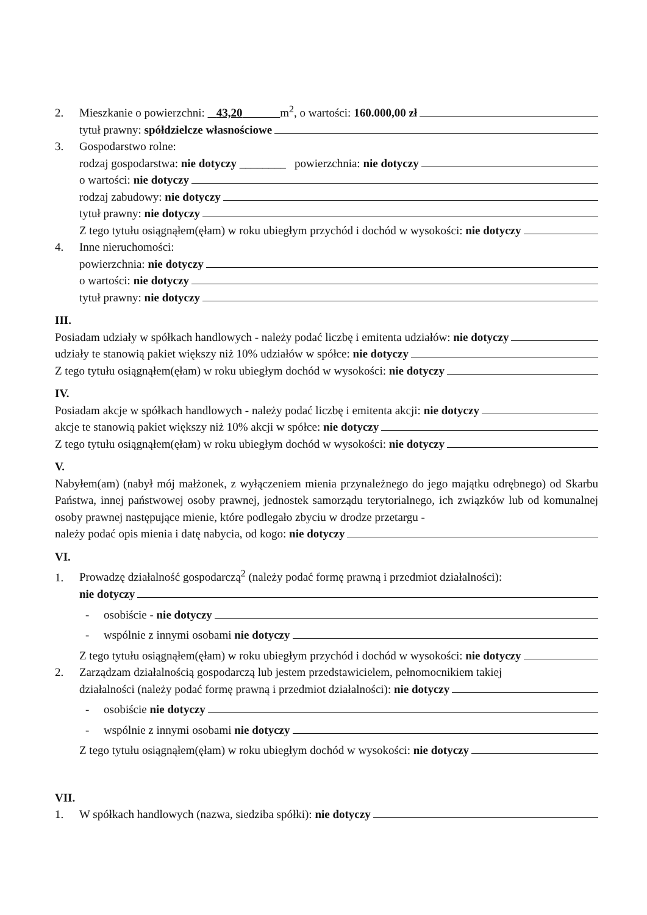2. Mieszkanie o powierzchni: 43,20 m<sup>2</sup>, o wartości: 160.000,00 zł
tytuł prawny: spółdzielcze własnościowe
3. Gospodarstwo rolne:
rodzaj gospodarstwa: nie dotyczy ________ powierzchnia: nie dotyczy
o wartości: nie dotyczy
rodzaj zabudowy: nie dotyczy
tytuł prawny: nie dotyczy
Z tego tytułu osiągnąłem(ęłam) w roku ubiegłym przychód i dochód w wysokości: nie dotyczy
4. Inne nieruchomości:
powierzchnia: nie dotyczy
o wartości: nie dotyczy
tytuł prawny: nie dotyczy
III.
Posiadam udziały w spółkach handlowych - należy podać liczbę i emitenta udziałów: nie dotyczy
udziały te stanowią pakiet większy niż 10% udziałów w spółce: nie dotyczy
Z tego tytułu osiągnąłem(ęłam) w roku ubiegłym dochód w wysokości: nie dotyczy
IV.
Posiadam akcje w spółkach handlowych - należy podać liczbę i emitenta akcji: nie dotyczy
akcje te stanowią pakiet większy niż 10% akcji w spółce: nie dotyczy
Z tego tytułu osiągnąłem(ęłam) w roku ubiegłym dochód w wysokości: nie dotyczy
V.
Nabyłem(am) (nabył mój małżonek, z wyłączeniem mienia przynależnego do jego majątku odrębnego) od Skarbu Państwa, innej państwowej osoby prawnej, jednostek samorządu terytorialnego, ich związków lub od komunalnej osoby prawnej następujące mienie, które podlegało zbyciu w drodze przetargu -
należy podać opis mienia i datę nabycia, od kogo: nie dotyczy
VI.
1. Prowadzę działalność gospodarczą<sup>2</sup> (należy podać formę prawną i przedmiot działalności):
nie dotyczy
- osobiście - nie dotyczy
- wspólnie z innymi osobami nie dotyczy
Z tego tytułu osiągnąłem(ęłam) w roku ubiegłym przychód i dochód w wysokości: nie dotyczy
2. Zarządzam działalnością gospodarczą lub jestem przedstawicielem, pełnomocnikiem takiej
działalności (należy podać formę prawną i przedmiot działalności): nie dotyczy
- osobiście nie dotyczy
- wspólnie z innymi osobami nie dotyczy
Z tego tytułu osiągnąłem(ęłam) w roku ubiegłym dochód w wysokości: nie dotyczy
VII.
1. W spółkach handlowych (nazwa, siedziba spółki): nie dotyczy